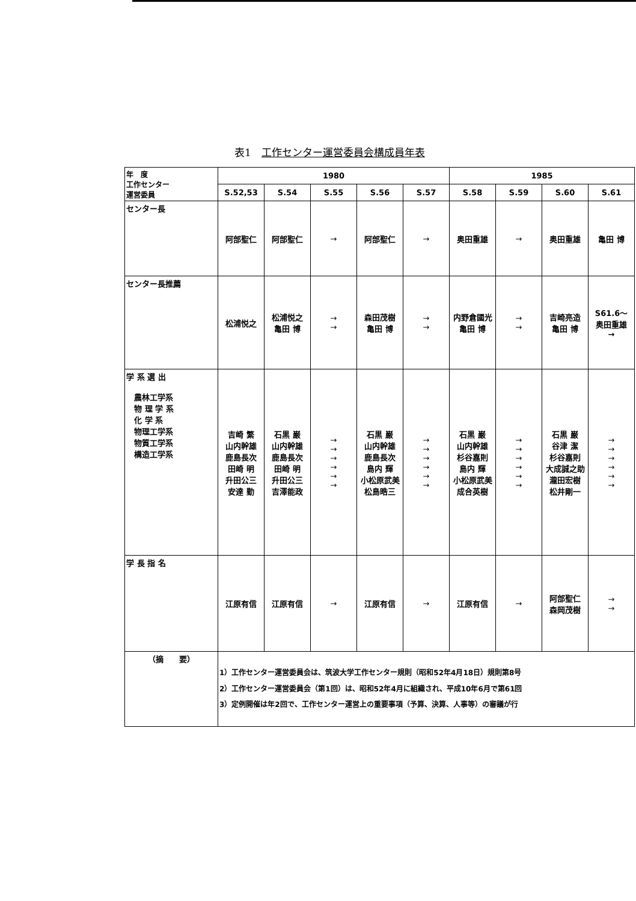表1　工作センター運営委員会構成員年表
| 年 度 工作センター 運営委員 | 1980 | | | | | 1985 | | | |
| --- | --- | --- | --- | --- | --- | --- | --- | --- | --- |
| | S.52,53 | S.54 | S.55 | S.56 | S.57 | S.58 | S.59 | S.60 | S.61 |
| センター長 | 阿部聖仁 | 阿部聖仁 | → | 阿部聖仁 | → | 奥田重雄 | → | 奥田重雄 | 亀田 博 |
| センター長推薦 | 松浦悦之 | 松浦悦之 亀田 博 | → → | 森田茂樹 亀田 博 | → → | 内野倉國光 亀田 博 | → → | 吉崎亮造 亀田 博 | S61.6～ 奥田重雄 → |
| 学 系 選 出 農林工学系 物 理 学 系 化 学 系 物理工学系 物質工学系 構造工学系 | 吉崎 繁 山内幹雄 鹿島長次 田崎 明 升田公三 安達 勤 | 石黒 巌 山内幹雄 鹿島長次 田崎 明 升田公三 吉澤能政 | → → → → → → | 石黒 巌 山内幹雄 鹿島長次 島内 輝 小松原武美 松島晧三 | → → → → → → | 石黒 巌 山内幹雄 杉谷嘉則 島内 輝 小松原武美 成合英樹 | → → → → → → | 石黒 巌 谷津 潔 杉谷嘉則 大成誠之助 瀧田宏樹 松井剛一 | → → → → → → |
| 学 長 指 名 | 江原有信 | 江原有信 | → | 江原有信 | → | 江原有信 | → | 阿部聖仁 森岡茂樹 | → → |
| （摘 要） | 1）工作センター運営委員会は、筑波大学工作センター規則（昭和52年4月18日）規則第8号 2）工作センター運営委員会（第1回）は、昭和52年4月に組織され、平成10年6月で第61回 3）定例開催は年2回で、工作センター運営上の重要事項（予算、決算、人事等）の審議が行 | | | | | | | | |